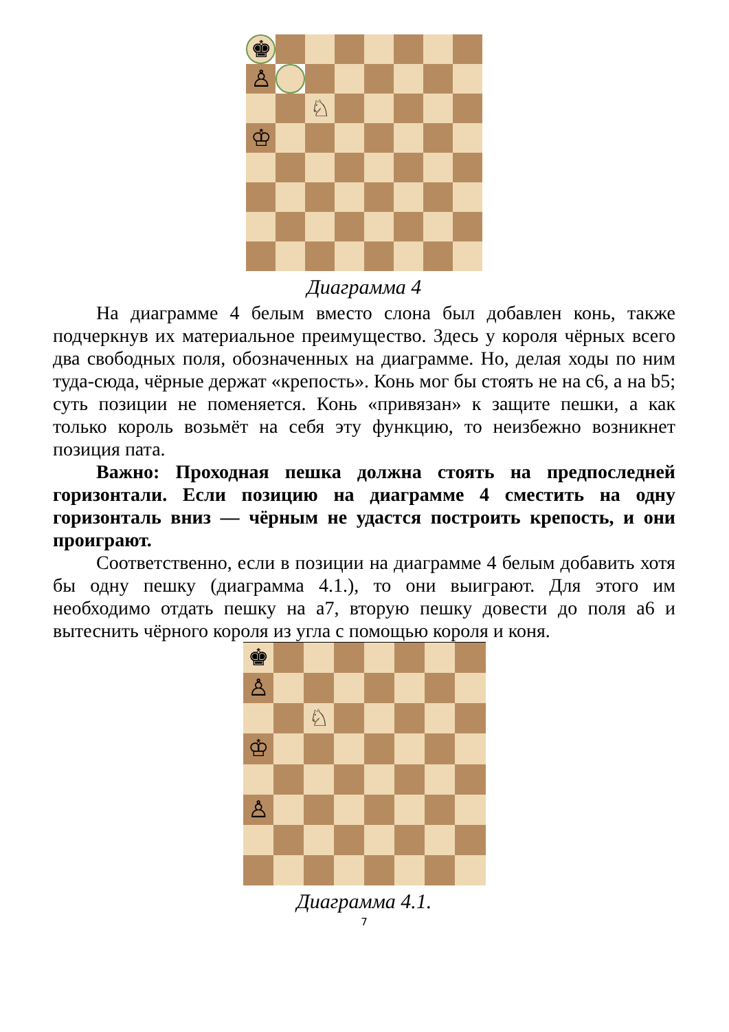♚
♙
♘
♔
Диаграмма 4
На диаграмме 4 белым вместо слона был добавлен конь, также подчеркнув их материальное преимущество. Здесь у короля чёрных всего два свободных поля, обозначенных на диаграмме. Но, делая ходы по ним туда-сюда, чёрные держат «крепость». Конь мог бы стоять не на c6, а на b5; суть позиции не поменяется. Конь «привязан» к защите пешки, а как только король возьмёт на себя эту функцию, то неизбежно возникнет позиция пата.
Важно: Проходная пешка должна стоять на предпоследней горизонтали. Если позицию на диаграмме 4 сместить на одну горизонталь вниз — чёрным не удастся построить крепость, и они проиграют.
Соответственно, если в позиции на диаграмме 4 белым добавить хотя бы одну пешку (диаграмма 4.1.), то они выиграют. Для этого им необходимо отдать пешку на a7, вторую пешку довести до поля a6 и вытеснить чёрного короля из угла с помощью короля и коня.
♚
♙
♘
♔
♙
Диаграмма 4.1.
7